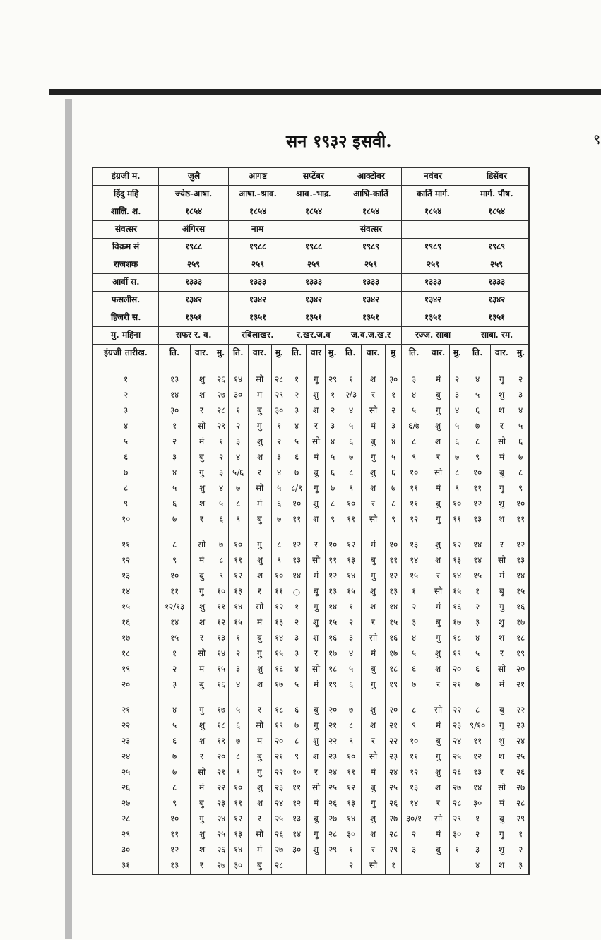सन १९३२ इसवी.
९
| इंग्रजी म. | जुलै | | | आगष्ट | | | सप्टेंबर | | | आक्टोबर | | | नवंबर | | | डिसेंबर | | |
| --- | --- | --- | --- | --- | --- | --- | --- | --- | --- | --- | --- | --- | --- | --- | --- | --- | --- | --- |
| हिंदु महि | ज्येष्ठ-आषा. | | | आषा.-श्राव. | | | श्राव.-भाद्र. | | | आश्वि-कार्ति | | | कार्ति मार्ग. | | | मार्ग. पौष. | | |
| शालि. श. | १८५४ | | | १८५४ | | | १८५४ | | | १८५४ | | | १८५४ | | | १८५४ | | |
| संवत्सर | अंगिरस | | | नाम | | | | | | संवत्सर | | | | | | | | |
| विक्रम सं | १९८८ | | | १९८८ | | | १९८८ | | | १९८९ | | | १९८९ | | | १९८९ | | |
| राजशक | २५९ | | | २५९ | | | २५९ | | | २५९ | | | २५९ | | | २५९ | | |
| आर्वी स. | १३३३ | | | १३३३ | | | १३३३ | | | १३३३ | | | १३३३ | | | १३३३ | | |
| फसलीस. | १३४२ | | | १३४२ | | | १३४२ | | | १३४२ | | | १३४२ | | | १३४२ | | |
| हिजरी स. | १३५१ | | | १३५१ | | | १३५१ | | | १३५१ | | | १३५१ | | | १३५१ | | |
| मु. महिना | सफर र. व. | | | रबिलाखर. | | | र.खर.ज.व | | | ज.व.ज.ख.र | | | रज्ज. साबा | | | साबा. रम. | | |
| इंग्रजी तारीख. | ति. | वार. | मु. | ति. | वार. | मु. | ति. | वार | मु. | ति. | वार. | मु | ति. | वार. | मु. | ति. | वार. | मु. |
| १ | १३ | शु | २६ | १४ | सो | २८ | १ | गु | २९ | १ | श | ३० | ३ | मं | २ | ४ | गु | २ |
| २ | १४ | श | २७ | ३० | मं | २९ | २ | शु | १ | २/३ | र | १ | ४ | बु | ३ | ५ | शु | ३ |
| ३ | ३० | र | २८ | १ | बु | ३० | ३ | श | २ | ४ | सो | २ | ५ | गु | ४ | ६ | श | ४ |
| ४ | १ | सो | २९ | २ | गु | १ | ४ | र | ३ | ५ | मं | ३ | ६/७ | शु | ५ | ७ | र | ५ |
| ५ | २ | मं | १ | ३ | शु | २ | ५ | सो | ४ | ६ | बु | ४ | ८ | श | ६ | ८ | सो | ६ |
| ६ | ३ | बु | २ | ४ | श | ३ | ६ | मं | ५ | ७ | गु | ५ | ९ | र | ७ | ९ | मं | ७ |
| ७ | ४ | गु | ३ | ५/६ | र | ४ | ७ | बु | ६ | ८ | शु | ६ | १० | सो | ८ | १० | बु | ८ |
| ८ | ५ | शु | ४ | ७ | सो | ५ | ८/९ | गु | ७ | ९ | श | ७ | ११ | मं | ९ | ११ | गु | ९ |
| ९ | ६ | श | ५ | ८ | मं | ६ | १० | शु | ८ | १० | र | ८ | ११ | बु | १० | १२ | शु | १० |
| १० | ७ | र | ६ | ९ | बु | ७ | ११ | श | ९ | ११ | सो | ९ | १२ | गु | ११ | १३ | श | ११ |
| ११ | ८ | सो | ७ | १० | गु | ८ | १२ | र | १० | १२ | मं | १० | १३ | शु | १२ | १४ | र | १२ |
| १२ | ९ | मं | ८ | ११ | शु | ९ | १३ | सो | ११ | १३ | बु | ११ | १४ | श | १३ | १४ | सो | १३ |
| १३ | १० | बु | ९ | १२ | श | १० | १४ | मं | १२ | १४ | गु | १२ | १५ | र | १४ | १५ | मं | १४ |
| १४ | ११ | गु | १० | १३ | र | ११ | ○ | बु | १३ | १५ | शु | १३ | १ | सो | १५ | १ | बु | १५ |
| १५ | १२/१३ | शु | ११ | १४ | सो | १२ | १ | गु | १४ | १ | श | १४ | २ | मं | १६ | २ | गु | १६ |
| १६ | १४ | श | १२ | १५ | मं | १३ | २ | शु | १५ | २ | र | १५ | ३ | बु | १७ | ३ | शु | १७ |
| १७ | १५ | र | १३ | १ | बु | १४ | ३ | श | १६ | ३ | सो | १६ | ४ | गु | १८ | ४ | श | १८ |
| १८ | १ | सो | १४ | २ | गु | १५ | ३ | र | १७ | ४ | मं | १७ | ५ | शु | १९ | ५ | र | १९ |
| १९ | २ | मं | १५ | ३ | शु | १६ | ४ | सो | १८ | ५ | बु | १८ | ६ | श | २० | ६ | सो | २० |
| २० | ३ | बु | १६ | ४ | श | १७ | ५ | मं | १९ | ६ | गु | १९ | ७ | र | २१ | ७ | मं | २१ |
| २१ | ४ | गु | १७ | ५ | र | १८ | ६ | बु | २० | ७ | शु | २० | ८ | सो | २२ | ८ | बु | २२ |
| २२ | ५ | शु | १८ | ६ | सो | १९ | ७ | गु | २१ | ८ | श | २१ | ९ | मं | २३ | ९/१० | गु | २३ |
| २३ | ६ | श | १९ | ७ | मं | २० | ८ | शु | २२ | ९ | र | २२ | १० | बु | २४ | ११ | शु | २४ |
| २४ | ७ | र | २० | ८ | बु | २१ | ९ | श | २३ | १० | सो | २३ | ११ | गु | २५ | १२ | श | २५ |
| २५ | ७ | सो | २१ | ९ | गु | २२ | १० | र | २४ | ११ | मं | २४ | १२ | शु | २६ | १३ | र | २६ |
| २६ | ८ | मं | २२ | १० | शु | २३ | ११ | सो | २५ | १२ | बु | २५ | १३ | श | २७ | १४ | सो | २७ |
| २७ | ९ | बु | २३ | ११ | श | २४ | १२ | मं | २६ | १३ | गु | २६ | १४ | र | २८ | ३० | मं | २८ |
| २८ | १० | गु | २४ | १२ | र | २५ | १३ | बु | २७ | १४ | शु | २७ | ३०/१ | सो | २९ | १ | बु | २९ |
| २९ | ११ | शु | २५ | १३ | सो | २६ | १४ | गु | २८ | ३० | श | २८ | २ | मं | ३० | २ | गु | १ |
| ३० | १२ | श | २६ | १४ | मं | २७ | ३० | शु | २९ | १ | र | २९ | ३ | बु | १ | ३ | शु | २ |
| ३१ | १३ | र | २७ | ३० | बु | २८ | | | | २ | सो | १ | | | | ४ | श | ३ |